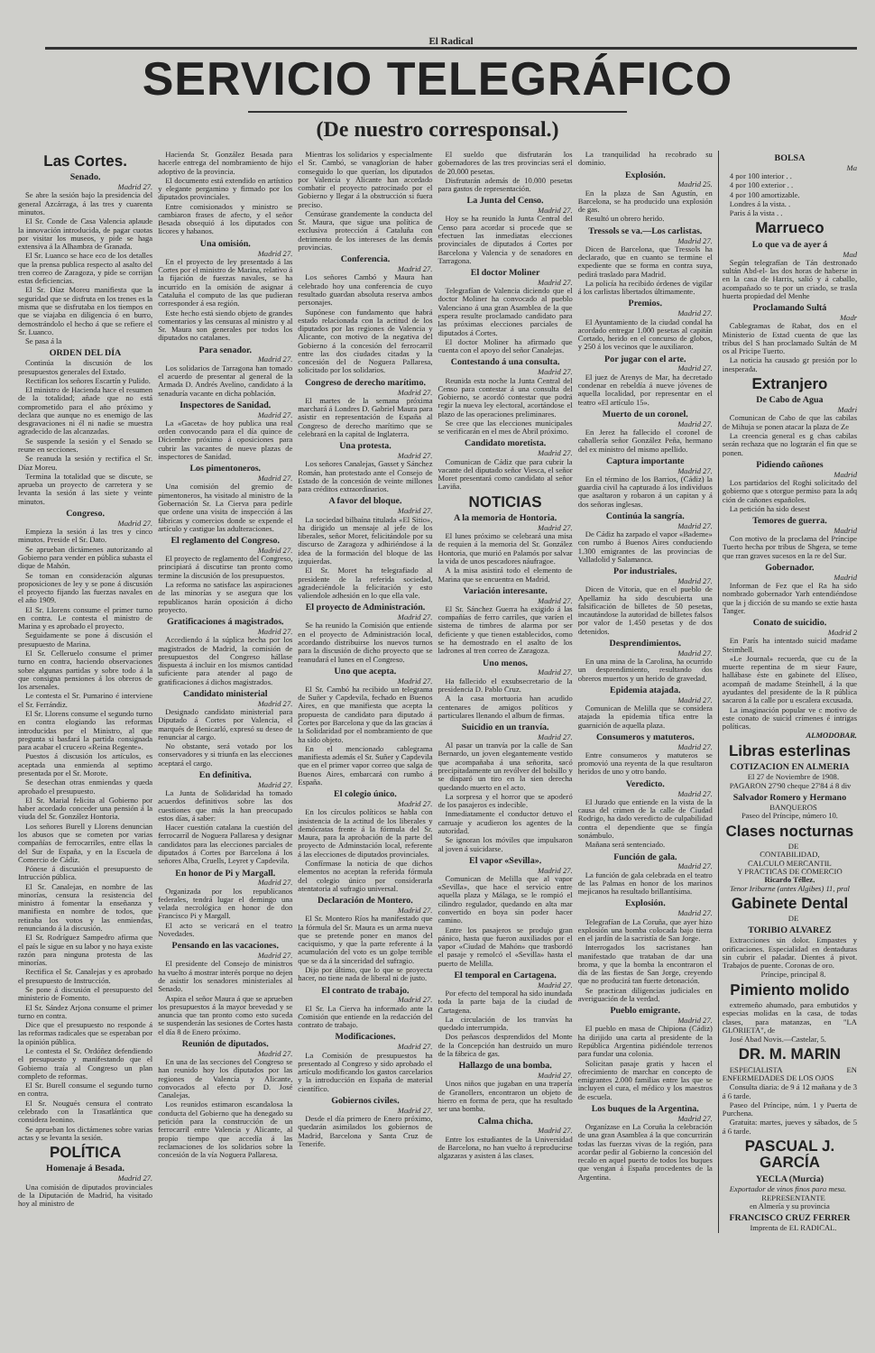El Radical
SERVICIO TELEGRÁFICO
(De nuestro corresponsal.)
Las Cortes.
Senado.
Madrid 27.
Se abre la sesión bajo la presidencia del general Azcárraga, á las tres y cuarenta minutos.
El Sr. Conde de Casa Valencia aplaude la innovación introducida, de pagar cuotas por visitar los museos, y pide se haga extensiva á la Alhambra de Granada.
El Sr. Luanco se hace eco de los detalles que la prensa publica respecto al asalto del tren correo de Zaragoza, y pide se corrijan estas deficiencias.
El Sr. Díaz Moreu manifiesta que la seguridad que se disfruta en los trenes es la misma que se disfrutaba en los tiempos en que se viajaba en diligencia ó en burro, demostrándolo el hecho á que se refiere el Sr. Luanco.
Se pasa á la
ORDEN DEL DÍA
Continúa la discusión de los presupuestos generales del Estado.
Rectifican los señores Escartín y Pulido.
El ministro de Hacienda hace el resumen de la totalidad; añade que no está comprometido para el año próximo y declara que aunque no es enemigo de las desgravaciones ni él ni nadie se muestra agradecido de las alcanzadas.
Se suspende la sesión y el Senado se reune en secciones.
Se reanuda la sesión y rectifica el Sr. Díaz Moreu.
Termina la totalidad que se discute, se aprueba un proyecto de carretera y se levanta la sesión á las siete y veinte minutos.
Congreso.
Madrid 27.
Empieza la sesión á las tres y cinco minutos. Preside el Sr. Dato.
Se aprueban dictámenes autorizando al Gobierno para vender en pública subasta el dique de Mahón.
Se toman en consideración algunas proposiciones de ley y se pone á discusión el proyecto fijando las fuerzas navales en el año 1909.
El Sr. Llorens consume el primer turno en contra. Le contesta el ministro de Marina y es aprobado el proyecto.
Seguidamente se pone á discusión el presupuesto de Marina.
El Sr. Celleruelo consume el primer turno en contra, haciendo observaciones sobre algunas partidas y sobre todo á la que consigna pensiones á los obreros de los arsenales.
Le contesta el Sr. Pumarino é interviene el Sr. Ferrándiz.
El Sr. Llorens consume el segundo turno en contra elogiando las reformas introducidas por el Ministro, al que pregunta si basfará la partida consignada para acabar el crucero «Reina Regente».
Puestos á discusión los artículos, es aceptada una enmienda al septimo presentada por el Sr. Morote.
Se desechan otras enmiendas y queda aprobado el presupuesto.
El Sr. Marial felicita al Gobierno por haber acordado conceder una pensión á la viuda del Sr. González Hontoria.
Los señores Burell y Llorens denuncian los abusos que se cometen por varias compañías de ferrocarriles, entre ellas la del Sur de España, y en la Escuela de Comercio de Cádiz.
Pónese á discusión el presupuesto de Intrucción pública.
El Sr. Canalejas, en nombre de las minorías, censura la resistencia del ministro á fomentar la enseñanza y manifiesta en nombre de todos, que retiraba los votos y las enmiendas, renunciando á la discusión.
El Sr. Rodríguez Sampedro afirma que el país le sigue en su labor y no haya existe razón para ninguna protesta de las minorías.
Rectifica el Sr. Canalejas y es aprobado el presupuesto de Instrucción.
Se pone á discusión el presupuesto del ministerio de Fomento.
El Sr. Sández Arjona consume el primer turno en contra.
Dice que el presupuesto no responde á las reformas radicales que se esperaban por la opinión pública.
Le contesta el Sr. Ordóñez defendiendo el presupuesto y manifestando que el Gobierno traía al Congreso un plan completo de reformas.
El Sr. Burell consume el segundo turno en contra.
El Sr. Nougués censura el contrato celebrado con la Trasatlántica que considera leonino.
Se aprueban los dictámenes sobre varias actas y se levanta la sesión.
POLÍTICA
Homenaje á Besada.
Madrid 27.
Una comisión de diputados provinciales de la Diputación de Madrid, ha visitado hoy al ministro de
Hacienda Sr. González Besada para hacerle entrega del nombramiento de hijo adoptivo de la provincia.
El documento está extendido en artístico y elegante pergamino y firmado por los diputados provinciales.
Entre comisionados y ministro se cambiaron frases de afecto, y el señor Besada obsequió á los diputados con licores y habanos.
Una omisión.
Madrid 27.
En el proyecto de ley presentado á las Cortes por el ministro de Marina, relativo á la fijación de fuerzas navales, se ha incurrido en la omisión de asignar á Cataluña el computo de las que pudieran corresponder á esa región.
Este hecho está siendo objeto de grandes comentarios y las censuras al ministro y al Sr. Maura son generales por todos los diputados no catalanes.
Para senador.
Madrid 27.
Los solidarios de Tarragona han tomado el acuerdo de presentar al general de la Armada D. Andrés Avelino, candidato á la senaduría vacante en dicha población.
Inspectores de Sanidad.
Madrid 27.
La «Gaceta» de hoy publica una real orden convocando para el día quince de Diciembre próximo á oposiciones para cubrir las vacantes de nueve plazas de inspectores de Sanidad.
Los pimentoneros.
Madrid 27.
Una comisión del gremio de pimentoneros, ha visitado al ministro de la Gobernación Sr. La Cierva para pedirle que ordene una visita de inspección á las fábricas y comercios donde se expende el artículo y castigue las adulteraciones.
El reglamento del Congreso.
Madrid 27.
El proyecto de reglamento del Congreso, principiará á discutirse tan pronto como termine la discusión de los presupuestos.
La reforma no satisface las aspiraciones de las minorías y se asegura que los republicanos harán oposición á dicho proyecto.
Gratificaciones á magistrados.
Madrid 27.
Accediendo á la súplica hecha por los magistrados de Madrid, la comisión de presupuestos del Congreso hállase dispuesta á incluir en los mismos cantidad suficiente para atender al pago de gratificaciones á dichos magistrados.
Candidato ministerial
Madrid 27.
Designado candidato ministerial para Diputado á Cortes por Valencia, el marqués de Benicarló, expresó su deseo de renunciar al cargo.
No obstante, será votado por los conservadores y si triunfa en las elecciones aceptará el cargo.
En definitiva.
Madrid 27.
La Junta de Solidaridad ha tomado acuerdos definitivos sobre las dos cuestiones que más la han preocupado estos días, á saber:
Hacer cuestión catalana la cuestión del ferrocarril de Noguera Pallaresa y designar candidatos para las elecciones parciales de diputados á Cortes por Barcelona á los señores Alba, Cruells, Leyret y Capdevila.
En honor de Pi y Margall.
Madrid 27.
Organizada por los republicanos federales, tendrá lugar el demingo una velada necrológica en honor de don Francisco Pi y Margall.
El acto se vericará en el teatro Novedades.
Pensando en las vacaciones.
Madrid 27.
El presidente del Consejo de ministros ha vuelto á mostrar interés porque no dejen de asistir los senadores ministeriales al Senado.
Aspira el señor Maura á que se aprueben los presupuestos á la mayor brevedad y se anuncia que tan pronto como esto suceda se suspenderán las sesiones de Cortes hasta el día 8 de Enero próximo.
Reunión de diputados.
Madrid 27.
En una de las secciones del Congreso se han reunido hoy los diputados por las regiones de Valencia y Alicante, convocados al efecto por D. José Canalejas.
Los reunidos estimaron escandalosa la conducta del Gobierno que ha denegado su petición para la construcción de un ferrocarril entre Valencia y Alicante, al propio tiempo que accedía á las reclamaciones de los solidarios sobre la concesión de la vía Noguera Pallaresa.
Mientras los solidarios y especialmente el Sr. Cambó, se vanaglorian de haber conseguido lo que querían, los diputados por Valencia y Alicante han acordado combatir el proyecto patrocinado por el Gobierno y llegar á la obstrucción si fuera preciso.
Censúrase grandemente la conducta del Sr. Maura, que sigue una política de exclusiva protección á Cataluña con detrimento de los intereses de las demás provincias.
Conferencia.
Madrid 27.
Los señores Cambó y Maura han celebrado hoy una conferencia de cuyo resultado guardan absoluta reserva ambos personajes.
Supónese con fundamento que habrá estado relacionada con la actitud de los diputados por las regiones de Valencia y Alicante, con motivo de la negativa del Gobierno á la concesión del ferrocarril entre las dos ciudades citadas y la concesión del de Noguera Pallaresa, solicitado por los solidarios.
Congreso de derecho marítimo.
Madrid 27.
El martes de la semana próxima marchará á Londres D. Gabriel Maura para asistir en representación de España al Congreso de derecho marítimo que se celebrará en la capital de Inglaterra.
Una protesta.
Madrid 27.
Los señores Canalejas, Gasset y Sánchez Román, han protestado ante el Consejo de Estado de la concesión de veinte millones para créditos extraordinarios.
A favor del bloque.
Madrid 27.
La sociedad bilbaína titulada «El Sitio», ha dirigido un mensaje al jefe de los liberales, señor Moret, felicitándole por su discurso de Zaragoza y adhiriéndose á la idea de la formación del bloque de las izquierdas.
El Sr. Moret ha telegrafiado al presidente de la referida sociedad, agradeciéndole la felicitación y esto valiendole adhesión en lo que ella vale.
El proyecto de Administración.
Madrid 27.
Se ha reunido la Comisión que entiende en el proyecto de Administración local, acordando distribuirse los nuevos turnos para la discusión de dicho proyecto que se reanudará el lunes en el Congreso.
Uno que acepta.
Madrid 27.
El Sr. Cambó ha recibido un telegrama de Suñer y Capdevila, fechado en Buenos Aires, en que manifiesta que acepta la propuesta de candidato para diputado á Cortes por Barcelona y que da las gracias á la Solidaridad por el nombramiento de que ha sido objeto.
En el mencionado cablegrama manifiesta además el Sr. Suñer y Capdevila que en el primer vapor correo que salga de Buenos Aires, embarcará con rumbo á España.
El colegio único.
Madrid 27.
En los círculos políticos se habla con insistencia de la actitud de los liberales y demócratas frente á la fórmula del Sr. Maura, para la aprobación de la parte del proyecto de Adminstación local, referente á las elecciones de diputados provinciales.
Confírmase la noticia de que dichos elementos no aceptan la referida fórmula del colegio único por considerarla atentatoria al sufragio universal.
Declaración de Montero.
Madrid 27.
El Sr. Montero Ríos ha manifestado que la fórmula del Sr. Maura es un arma nueva que se pretende poner en manos del caciquismo, y que la parte referente á la acumulación del voto es un golpe terrible que se da á la sinceridad del sufragio.
Dijo por último, que lo que se proyecta hacer, no tiene nada de liberal ni de justo.
El contrato de trabajo.
Madrid 27.
El Sr. La Cierva ha informado ante la Comisión que entiende en la redacción del contrato de trabajo.
Modificaciones.
Madrid 27.
La Comisión de presupuestos ha presentado al Congreso y sido aprobado el artículo modificando los gastos carcelarios y la introducción en España de material científico.
Gobiernos civiles.
Madrid 27.
Desde el día primero de Enero próximo, quedarán asimilados los gobiernos de Madrid, Barcelona y Santa Cruz de Tenerife.
El sueldo que disfrutarán los gobernadores de las tres provincias será el de 20.000 pesetas.
Disfrutarán además de 10.000 pesetas para gastos de representación.
La Junta del Censo.
Madrid 27.
Hoy se ha reunido la Junta Central del Censo para acordar si procede que se efectuen las inmediatas elecciones provinciales de diputados á Cortes por Barcelona y Valencia y de senadores en Tarragona.
El doctor Moliner
Madrid 27.
Telegrafían de Valencia diciendo que el doctor Moliner ha convocado al pueblo Valenciano á una gran Asamblea de la que espera resulte proclamado candidato para las próximas elecciones parciales de diputados á Cortes.
El doctor Moliner ha afirmado que cuenta con el apoyo del señor Canalejas.
Contestando á una consulta.
Madrid 27.
Reunida esta noche la Junta Central del Censo para contestar á una consulta del Gobierno, se acordó contestar que podrá regir la nueva ley electoral, acortándose el plazo de las operaciones preliminares.
Se cree que las elecciones municipales se verificarán en el mes de Abril próximo.
Candidato moretista.
Madrid 27.
Comunican de Cádiz que para cubrir la vacante del diputado señor Viesca, el señor Moret presentará como candidato al señor Laviña.
NOTICIAS
A la memoria de Hontoria.
Madrid 27.
El lunes próximo se celebrará una misa de requien á la memoria del Sr. González Hontoria, que murió en Palamós por salvar la vida de unos pescadores náufragoe.
A la misa asistirá todo el elemento de Marina que se encuentra en Madrid.
Variación interesante.
Madrid 27.
El Sr. Sánchez Guerra ha exigido á las compañías de ferro carriles, que varíen el sistema de timbres de alarma por ser deficiente y que tienen establecidos, como se ha demostrado en el asalto de los ladrones al tren correo de Zaragoza.
Uno menos.
Madrid 27.
Ha fallecido el exsubsecretario de la presidencia D. Pablo Cruz.
A la casa mortuoria han acudido centenares de amigos políticos y particulares llenando el album de firmas.
Suicidio en un tranvía.
Madrid 27.
Al pasar un tranvía por la calle de San Bernardo, un joven elegantemente vestido que acompañaba á una señorita, sacó precipitadamente un revólver del bolsillo y se disparó un tiro en la sien derecha quedando muerto en el acto.
La sorpresa y el horror que se apoderó de los pasajeros es indecible.
Inmediatamente el conductor detuvo el carruaje y acudieron los agentes de la autoridad.
Se ignoran los móviles que impulsaron al joven á suicidarse.
El vapor «Sevilla».
Madrid 27.
Comunican de Melilla que al vapor «Sevilla», que hace el servicio entre aquella plaza y Málaga, se le rompió el cilindro regulador, quedando en alta mar convertido en boya sin poder hacer camino.
Entre los pasajeros se produjo gran pánico, hasta que fueron auxiliados por el vapor «Ciudad de Mahón» que trasbordó el pasaje y remolcó el «Sevilla» hasta el puerto de Melilla.
El temporal en Cartagena.
Madrid 27.
Por efecto del temporal ha sido inundada toda la parte baja de la ciudad de Cartagena.
La circulación de los tranvías ha quedado interrumpida.
Dos peñascos desprendidos del Monte de la Concepción han destruido un muro de la fábrica de gas.
Hallazgo de una bomba.
Madrid 27.
Unos niños que jugaban en una trapería de Granollers, encontraron un objeto de hierro en forma de pera, que ha resultado ser una bomba.
Calma chicha.
Madrid 27.
Entre los estudiantes de la Universidad de Barcelona, no han vuelto á reproducirse algazaras y asisten á las clases.
La tranquilidad ha recobrado su dominio.
Explosión.
Madrid 25.
En la plaza de San Agustín, en Barcelona, se ha producido una explosión de gas.
Resultó un obrero herido.
Tressols se va.—Los carlistas.
Madrid 27.
Dicen de Barcelona, que Tressols ha declarado, que en cuanto se termine el expediente que se forma en contra suya, pedirá traslado para Madrid.
La policía ha recibido órdenes de vigilar á los carlistas libertados últimamente.
Premios.
Madrid 27.
El Ayuntamiento de la ciudad condal ha acordado entregar 1.000 pesetas al capitán Cortado, herido en el concurso de globos, y 250 á los vecinos que le auxiliaron.
Por jugar con el arte.
Madrid 27.
El juez de Arenys de Mar, ha decretado condenar en rebeldía á nueve jóvenes de aquella localidad, por representar en el teatro «El artículo 15».
Muerto de un coronel.
Madrid 27.
En Jerez ha fallecido el coronel de caballería señor González Peña, hermano del ex ministro del mismo apellido.
Captura importante
Madrid 27.
En el término de los Barrios, (Cádiz) la guardia civil ha capturado á los individuos que asaltaron y robaron á un capitan y á dos señoras inglesas.
Continúa la sangría.
Madrid 27.
De Cádiz ha zarpado el vapor «Bademe» con rumbo á Buenos Aires conduciendo 1.300 emigrantes de las provincias de Valladolid y Salamanca.
Por industriales.
Madrid 27.
Dicen de Vitoria, que en el pueblo de Apellamiz ha sido descubierta una falsificación de billetes de 50 pesetas, incautándose la autoridad de billetes falsos por valor de 1.450 pesetas y de dos detenidos.
Desprendimientos.
Madrid 27.
En una mina de la Carolina, ha ocurrido un desprendimiento, resultando dos obreros muertos y un herido de gravedad.
Epidemia atajada.
Madrid 27.
Comunican de Melilla que se considera atajada la epidemia tífica entre la guarnición de aquella plaza.
Consumeros y matuteros.
Madrid 27.
Entre consumeros y matuteros se promovió una reyenta de la que resultaron heridos de uno y otro bando.
Veredicto.
Madrid 27.
El Jurado que entiende en la vista de la causa del crimen de la calle de Ciudad Rodrigo, ha dado veredicto de culpabilidad contra el dependiente que se fingía sonámbulo.
Mañana será sentenciado.
Función de gala.
Madrid 27.
La función de gala celebrada en el teatro de las Palmas en honor de los marinos mejicanos ha resultado brillantísima.
Explosión.
Madrid 27.
Telegrafían de La Coruña, que ayer hizo explosión una bomba colocada bajo tierra en el jardín de la sacristía de San Jorge.
Interrogados los sacristanes han manifestado que trataban de dar una broma, y que la bomba la encontraron el día de las fiestas de San Jorge, creyendo que no producirá tan fuerte detonación.
Se practican diligencias judiciales en averiguación de la verdad.
Pueblo emigrante.
Madrid 27.
El pueblo en masa de Chipiona (Cádiz) ha dirijido una carta al presidente de la República Argentina pidiéndole terrenos para fundar una colonia.
Solicitan pasaje gratis y hacen el ofrecimiento de marchar en concepto de emigrantes 2.000 familias entre las que se incluyen el cura, el médico y los maestros de escuela.
Los buques de la Argentina.
Madrid 27.
Organízase en La Coruña la celebración de una gran Asamblea á la que concurrirán todas las fuerzas vivas de la región, para acordar pedir al Gobierno la concesión del recalo en aquel puerto de todos los buques que vengan á España procedentes de la Argentina.
BOLSA
Ma
4 por 100 interior . .
4 por 100 exterior . .
4 por 100 amortizable.
Londres á la vista. .
Paris á la vista . .
Marrueco
Lo que va de ayer á
Mad
Según telegrafían de Tán destronado sultán Abd-el- las dos horas de haberse in en la casa de Harris, salió y á caballo, acompañado so te por un criado, se trasla huerta propiedad del Menhe
Proclamando Sultá
Madr
Cablegramas de Rabat, dos en el Ministerio de Estad cuenta de que las tribus del S han proclamado Sultán de M os al Pricipe Tuerto.
La noticia ha causado gr presión por lo inesperada.
Extranjero
De Cabo de Agua
Madri
Comunican de Cabo de que las cabilas de Mihuja se ponen atacar la plaza de Ze
La creencia general es g chas cabilas serán rechaza que no lograrán el fin que se ponen.
Pidiendo cañones
Madrid
Los partidarios del Roghi solicitado del gobierno que s otorgue permiso para la adq ción de cañones españoles.
La petición ha sido desest
Temores de guerra.
Madrid
Con motivo de la proclama del Príncipe Tuerto hecha por tribus de Shgera, se teme que rran graves sucesos en la re del Sur.
Gobernador.
Madrid
Informan de Fez que el Ra ha sido nombrado gobernador Yarh entendiéndose que la j dicción de su mando se extie hasta Tanger.
Conato de suicidio.
Madrid 2
En París ha intentado suicid madame Steimhell.
«Le Journal» recuerda, que cu de la muerte repentina de m sieur Faure, hallábase éste en gabinete del Elíseo, acompañ de madame Steinhell, á la que ayudantes del presidente de la R pública sacaron á la calle por u escalera excusada.
La imaginación popular ve c motivo de este conato de suicid crímenes é intrigas políticas.
ALMODOBAR.
Libras esterlinas
COTIZACION EN ALMERIA
El 27 de Noviembre de 1908.
PAGARON 27'90 cheque 27'84 á 8 div
Salvador Romero y Hermano
BANQUEROS
Paseo del Príncipe, número 10.
Clases nocturnas
DE
CONTABILIDAD,
CALCULO MERCANTIL
Y PRACTICAS DE COMERCIO
Ricardo Téllez.
Tenor Iribarne (antes Algibes) 11, pral
Gabinete Dental
DE
TORIBIO ALVAREZ
Extracciones sin dolor. Empastes y orificaciones. Especialidad en dentaduras sin cubrir el paladar. Dientes á pivot. Trabajos de puente. Coronas de oro.
Príncipe, principal 8.
Pimiento molido
extremeño ahumado, para embutidos y especias molidas en la casa, de todas clases, para matanzas, en "LA GLORIETA", de
José Abad Novis.—Castelar, 5.
DR. M. MARIN
ESPECIALISTA EN ENFERMEDADES DE LOS OJOS
Consulta diaria: de 9 á 12 mañana y de 3 á 6 tarde.
Paseo del Príncipe, núm. 1 y Puerta de Purchena.
Gratuita: martes, jueves y sábados, de 5 á 6 tarde.
PASCUAL J. GARCÍA
YECLA (Murcia)
Exportador de vinos finos para mesa.
REPRESENTANTE
en Almería y su provincia
FRANCISCO CRUZ FERRER
Imprenta de EL RADICAL.